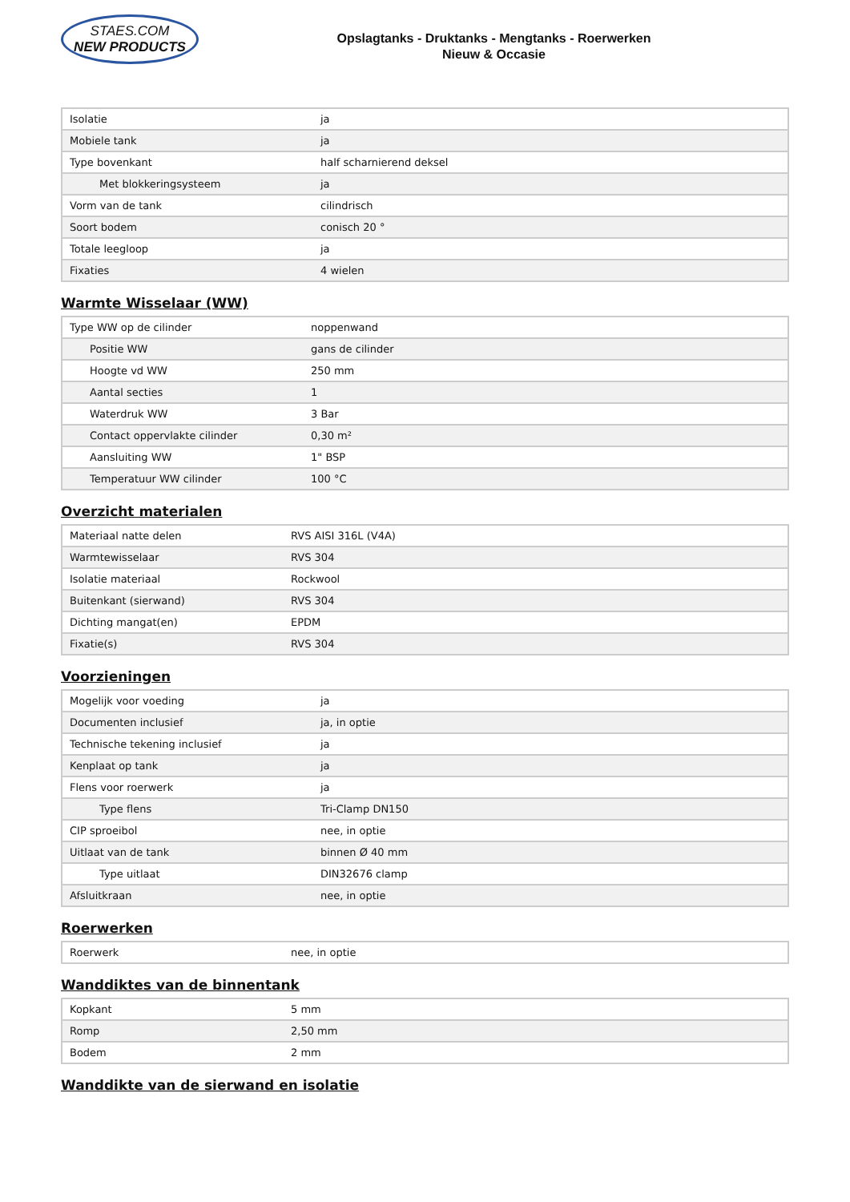STAES.COM
NEW PRODUCTS
Opslagtanks - Druktanks - Mengtanks - Roerwerken
Nieuw & Occasie
| Isolatie | ja |
| Mobiele tank | ja |
| Type bovenkant | half scharnierend deksel |
| Met blokkeringsysteem | ja |
| Vorm van de tank | cilindrisch |
| Soort bodem | conisch 20 ° |
| Totale leegloop | ja |
| Fixaties | 4 wielen |
Warmte Wisselaar (WW)
| Type WW op de cilinder | noppenwand |
| Positie WW | gans de cilinder |
| Hoogte vd WW | 250 mm |
| Aantal secties | 1 |
| Waterdruk WW | 3 Bar |
| Contact oppervlakte cilinder | 0,30 m² |
| Aansluiting WW | 1" BSP |
| Temperatuur WW cilinder | 100 °C |
Overzicht materialen
| Materiaal natte delen | RVS AISI 316L (V4A) |
| Warmtewisselaar | RVS 304 |
| Isolatie materiaal | Rockwool |
| Buitenkant (sierwand) | RVS 304 |
| Dichting mangat(en) | EPDM |
| Fixatie(s) | RVS 304 |
Voorzieningen
| Mogelijk voor voeding | ja |
| Documenten inclusief | ja, in optie |
| Technische tekening inclusief | ja |
| Kenplaat op tank | ja |
| Flens voor roerwerk | ja |
| Type flens | Tri-Clamp DN150 |
| CIP sproeibol | nee, in optie |
| Uitlaat van de tank | binnen Ø 40 mm |
| Type uitlaat | DIN32676 clamp |
| Afsluitkraan | nee, in optie |
Roerwerken
| Roerwerk | nee, in optie |
Wanddiktes van de binnentank
| Kopkant | 5 mm |
| Romp | 2,50 mm |
| Bodem | 2 mm |
Wanddikte van de sierwand en isolatie